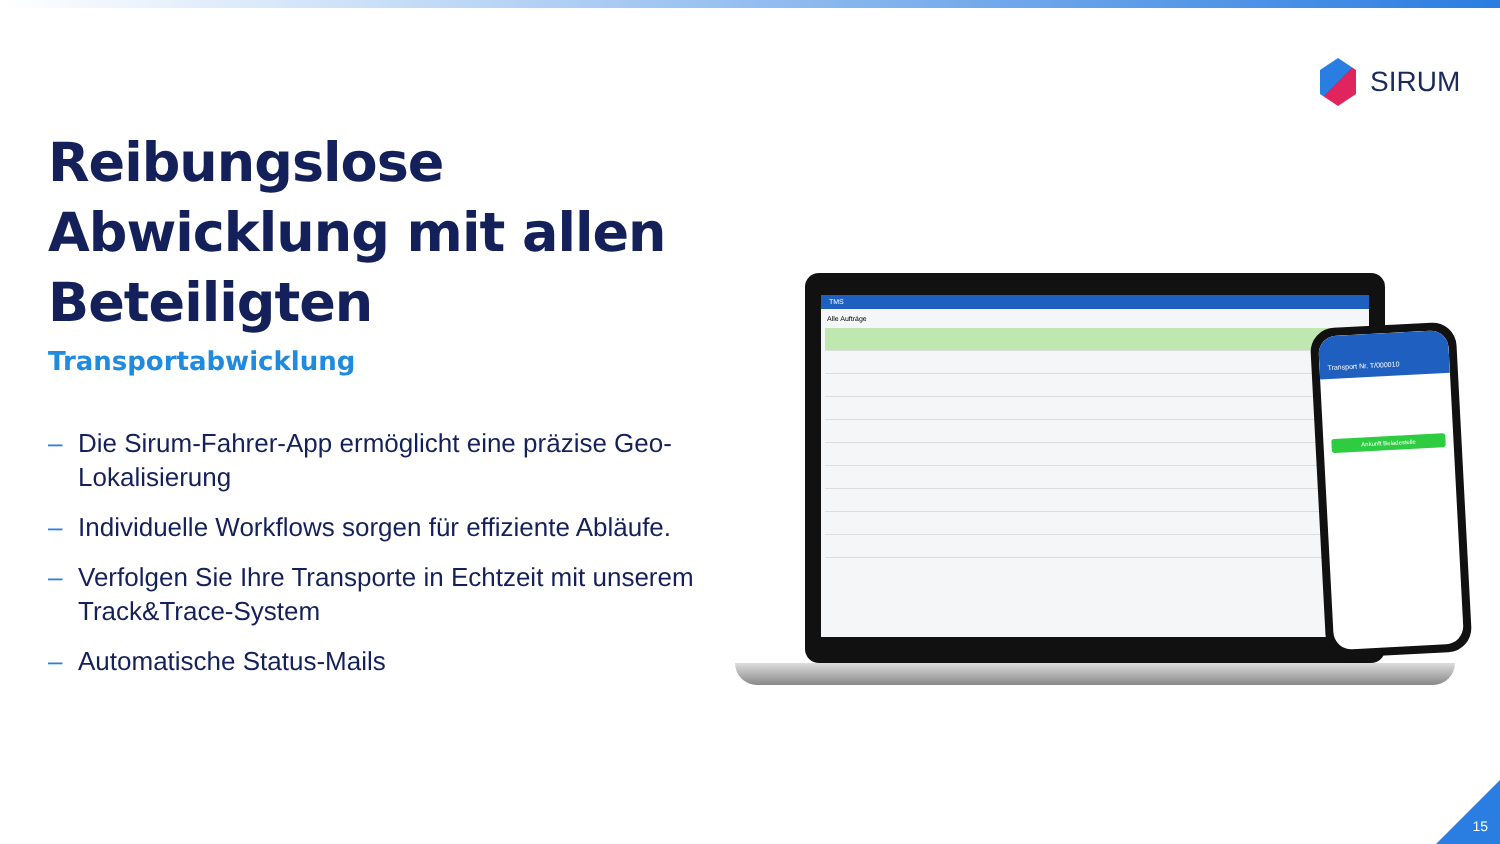SIRUM
Reibungslose Abwicklung mit allen Beteiligten
Transportabwicklung
– Die Sirum-Fahrer-App ermöglicht eine präzise Geo-Lokalisierung
– Individuelle Workflows sorgen für effiziente Abläufe.
– Verfolgen Sie Ihre Transporte in Echtzeit mit unserem Track&Trace-System
– Automatische Status-Mails
TMS
Alle Aufträge
Transport Nr. T/000010
Ankunft Beladestelle
15